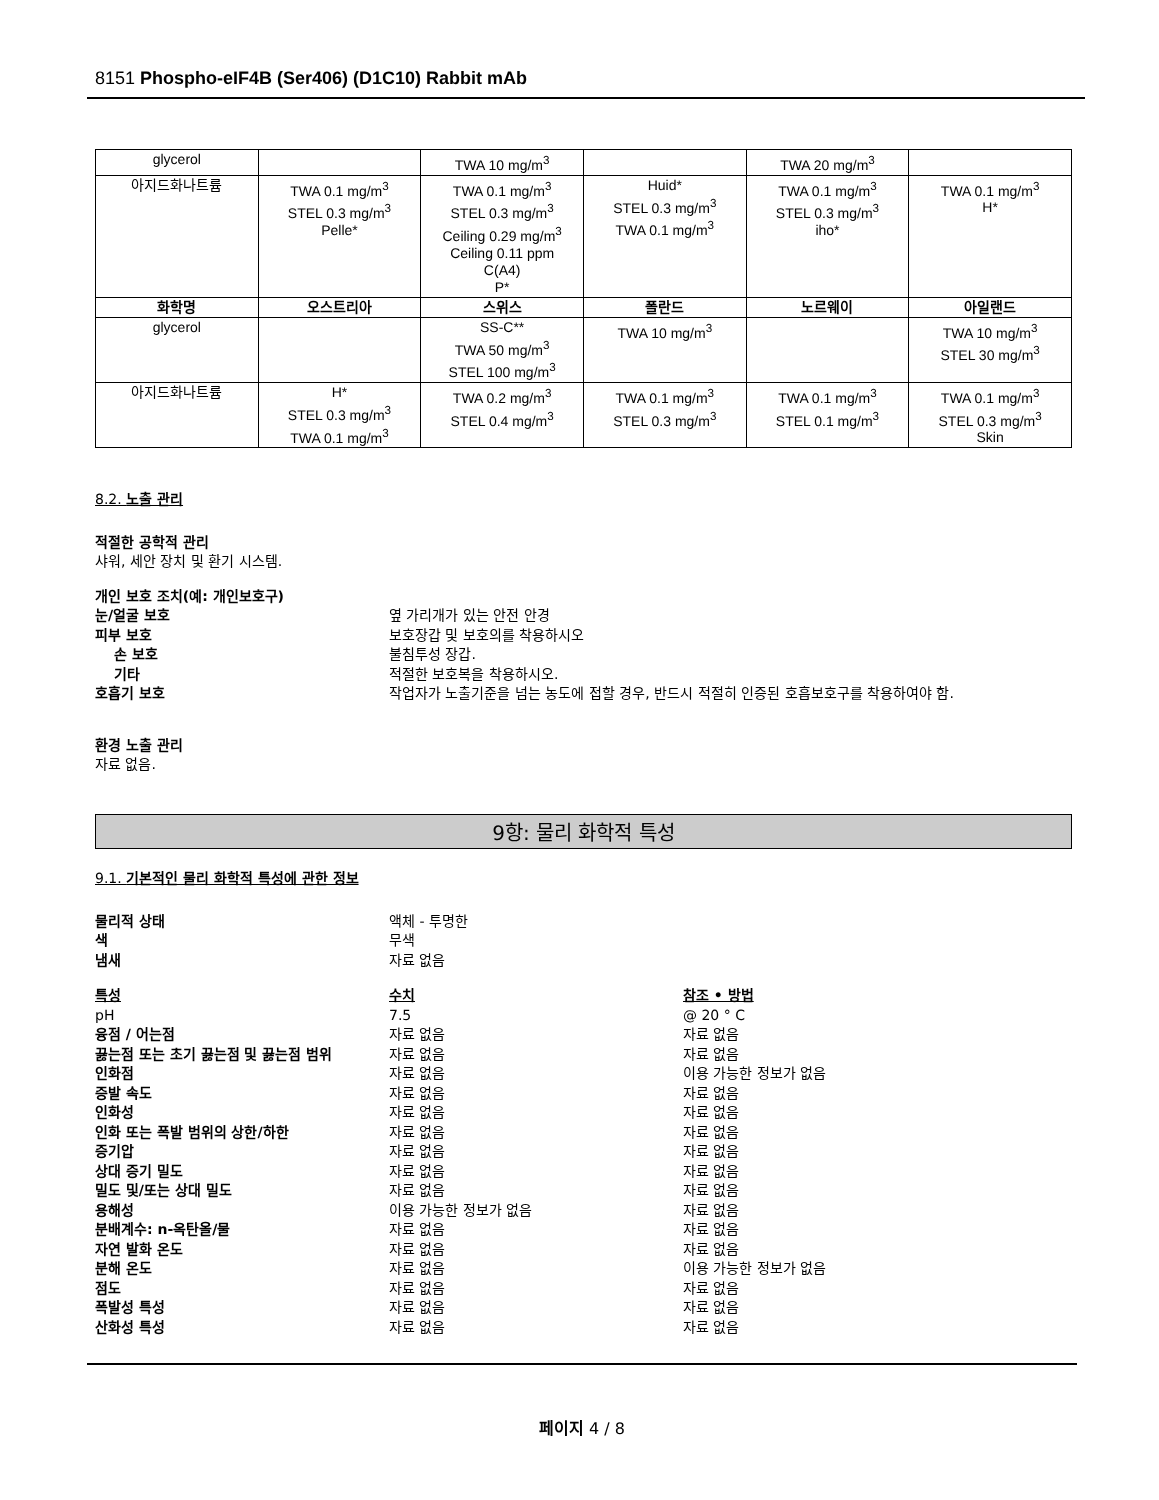8151 Phospho-eIF4B (Ser406) (D1C10) Rabbit mAb
| glycerol | | TWA 10 mg/m<sup>3</sup> | | TWA 20 mg/m<sup>3</sup> | |
| 아지드화나트륨 | TWA 0.1 mg/m<sup>3</sup> STEL 0.3 mg/m<sup>3</sup> Pelle* | TWA 0.1 mg/m<sup>3</sup> STEL 0.3 mg/m<sup>3</sup> Ceiling 0.29 mg/m<sup>3</sup> Ceiling 0.11 ppm C(A4) P* | Huid* STEL 0.3 mg/m<sup>3</sup> TWA 0.1 mg/m<sup>3</sup> | TWA 0.1 mg/m<sup>3</sup> STEL 0.3 mg/m<sup>3</sup> iho* | TWA 0.1 mg/m<sup>3</sup> H* |
| 화학명 | 오스트리아 | 스위스 | 폴란드 | 노르웨이 | 아일랜드 |
| glycerol | | SS-C** TWA 50 mg/m<sup>3</sup> STEL 100 mg/m<sup>3</sup> | TWA 10 mg/m<sup>3</sup> | | TWA 10 mg/m<sup>3</sup> STEL 30 mg/m<sup>3</sup> |
| 아지드화나트륨 | H* STEL 0.3 mg/m<sup>3</sup> TWA 0.1 mg/m<sup>3</sup> | TWA 0.2 mg/m<sup>3</sup> STEL 0.4 mg/m<sup>3</sup> | TWA 0.1 mg/m<sup>3</sup> STEL 0.3 mg/m<sup>3</sup> | TWA 0.1 mg/m<sup>3</sup> STEL 0.1 mg/m<sup>3</sup> | TWA 0.1 mg/m<sup>3</sup> STEL 0.3 mg/m<sup>3</sup> Skin |
8.2. 노출 관리
적절한 공학적 관리
샤워, 세안 장치 및 환기 시스템.
개인 보호 조치(예: 개인보호구)
눈/얼굴 보호 옆 가리개가 있는 안전 안경
피부 보호 보호장갑 및 보호의를 착용하시오
손 보호 불침투성 장갑.
기타 적절한 보호복을 착용하시오.
호흡기 보호 작업자가 노출기준을 넘는 농도에 접할 경우, 반드시 적절히 인증된 호흡보호구를 착용하여야 함.
환경 노출 관리
자료 없음.
9항: 물리 화학적 특성
9.1. 기본적인 물리 화학적 특성에 관한 정보
물리적 상태 액체 - 투명한
색 무색
냄새 자료 없음
특성 수치 참조 • 방법
pH 7.5 @ 20 ° C
융점 / 어는점 자료 없음 자료 없음
끓는점 또는 초기 끓는점 및 끓는점 범위 자료 없음 자료 없음
인화점 자료 없음 이용 가능한 정보가 없음
증발 속도 자료 없음 자료 없음
인화성 자료 없음 자료 없음
인화 또는 폭발 범위의 상한/하한 자료 없음 자료 없음
증기압 자료 없음 자료 없음
상대 증기 밀도 자료 없음 자료 없음
밀도 및/또는 상대 밀도 자료 없음 자료 없음
용해성 이용 가능한 정보가 없음 자료 없음
분배계수: n-옥탄올/물 자료 없음 자료 없음
자연 발화 온도 자료 없음 자료 없음
분해 온도 자료 없음 이용 가능한 정보가 없음
점도 자료 없음 자료 없음
폭발성 특성 자료 없음 자료 없음
산화성 특성 자료 없음 자료 없음
페이지 4 / 8